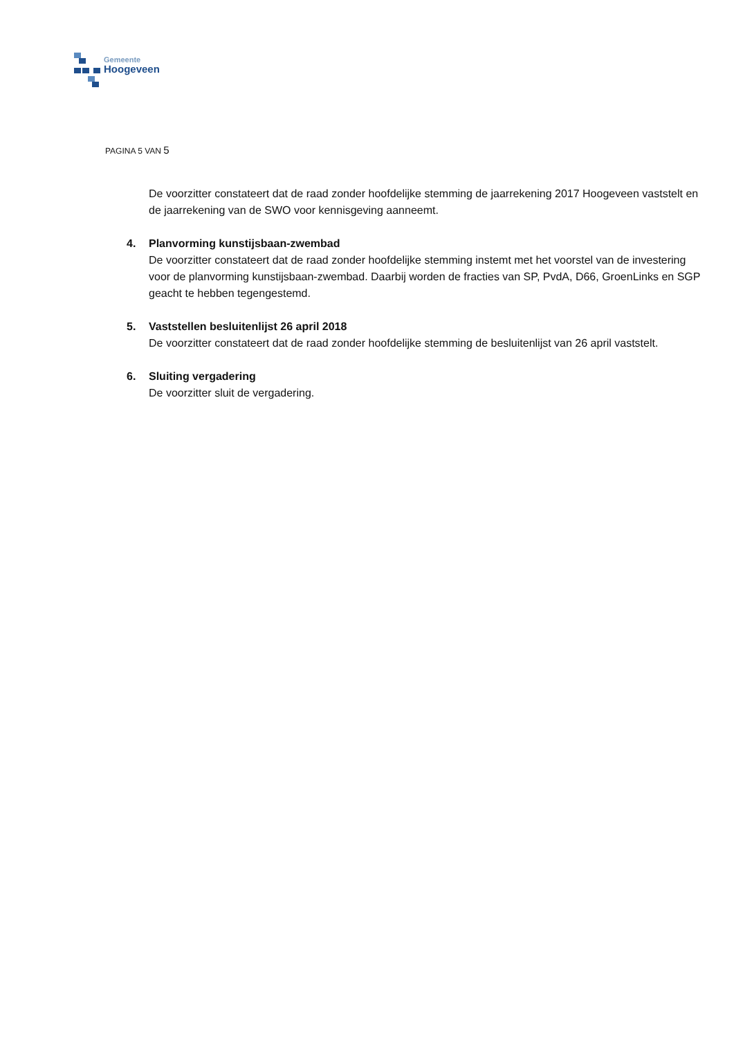Gemeente
Hoogeveen
PAGINA 5 VAN 5
De voorzitter constateert dat de raad zonder hoofdelijke stemming de jaarrekening 2017 Hoogeveen vaststelt en de jaarrekening van de SWO voor kennisgeving aanneemt.
4. Planvorming kunstijsbaan-zwembad
De voorzitter constateert dat de raad zonder hoofdelijke stemming instemt met het voorstel van de investering voor de planvorming kunstijsbaan-zwembad. Daarbij worden de fracties van SP, PvdA, D66, GroenLinks en SGP geacht te hebben tegengestemd.
5. Vaststellen besluitenlijst 26 april 2018
De voorzitter constateert dat de raad zonder hoofdelijke stemming de besluitenlijst van 26 april vaststelt.
6. Sluiting vergadering
De voorzitter sluit de vergadering.